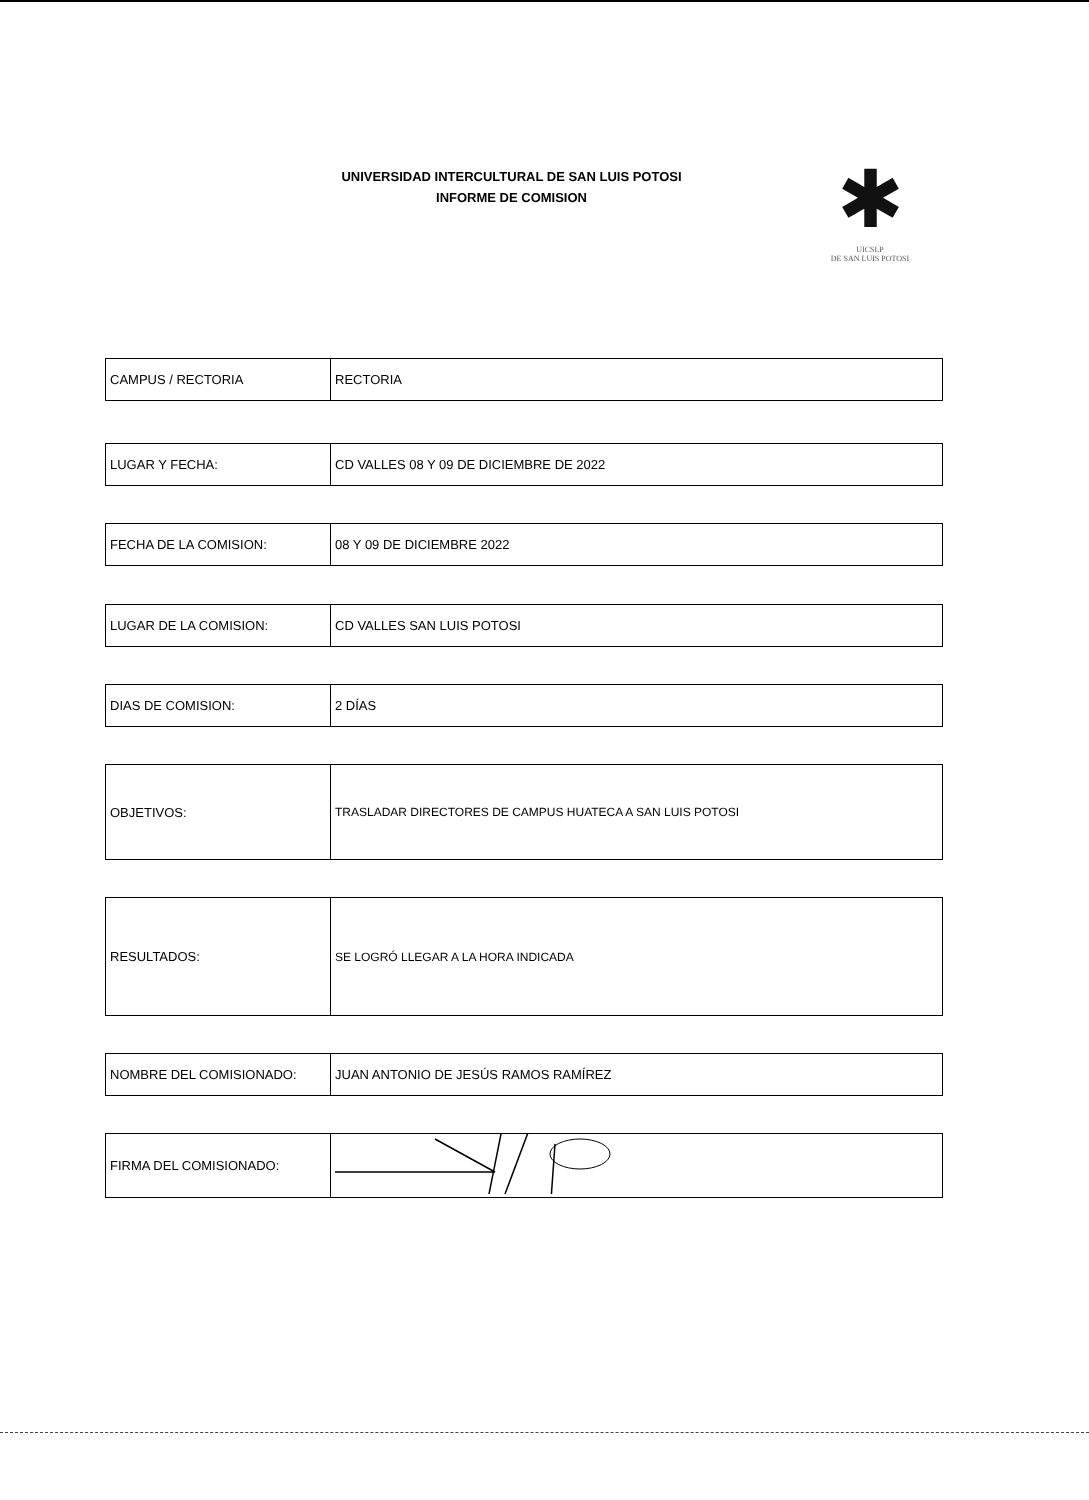UNIVERSIDAD INTERCULTURAL DE SAN LUIS POTOSI
INFORME DE COMISION
✱
UICSLP
DE SAN LUIS POTOSI
| CAMPUS / RECTORIA | RECTORIA |
| LUGAR Y FECHA: | CD VALLES 08 Y 09 DE DICIEMBRE DE 2022 |
| FECHA DE LA COMISION: | 08 Y 09 DE DICIEMBRE 2022 |
| LUGAR DE LA COMISION: | CD VALLES SAN LUIS POTOSI |
| DIAS DE COMISION: | 2 DÍAS |
| OBJETIVOS: | TRASLADAR DIRECTORES DE CAMPUS HUATECA A SAN LUIS POTOSI |
| RESULTADOS: | SE LOGRÓ LLEGAR A LA HORA INDICADA |
| NOMBRE DEL COMISIONADO: | JUAN ANTONIO DE JESÚS RAMOS RAMÍREZ |
| FIRMA DEL COMISIONADO: | |